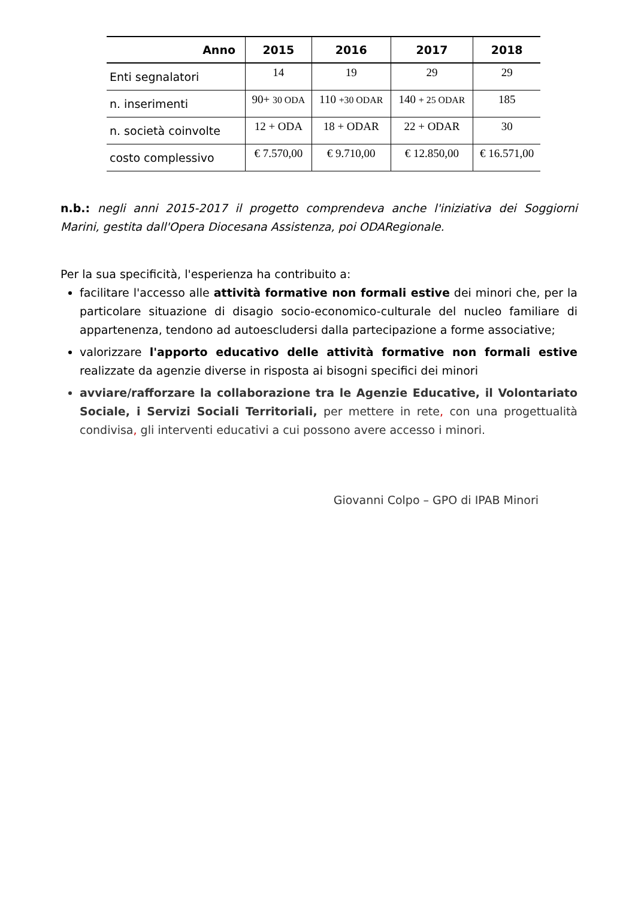| Anno | 2015 | 2016 | 2017 | 2018 |
| --- | --- | --- | --- | --- |
| Enti segnalatori | 14 | 19 | 29 | 29 |
| n. inserimenti | 90+ 30 ODA | 110 +30 ODAR | 140 + 25 ODAR | 185 |
| n. società coinvolte | 12 + ODA | 18 + ODAR | 22 + ODAR | 30 |
| costo complessivo | € 7.570,00 | € 9.710,00 | € 12.850,00 | € 16.571,00 |
n.b.: negli anni 2015-2017 il progetto comprendeva anche l'iniziativa dei Soggiorni Marini, gestita dall'Opera Diocesana Assistenza, poi ODARegionale.
Per la sua specificità, l'esperienza ha contribuito a:
facilitare l'accesso alle attività formative non formali estive dei minori che, per la particolare situazione di disagio socio-economico-culturale del nucleo familiare di appartenenza, tendono ad autoescludersi dalla partecipazione a forme associative;
valorizzare l'apporto educativo delle attività formative non formali estive realizzate da agenzie diverse in risposta ai bisogni specifici dei minori
avviare/rafforzare la collaborazione tra le Agenzie Educative, il Volontariato Sociale, i Servizi Sociali Territoriali, per mettere in rete, con una progettualità condivisa, gli interventi educativi a cui possono avere accesso i minori.
Giovanni Colpo – GPO di IPAB Minori